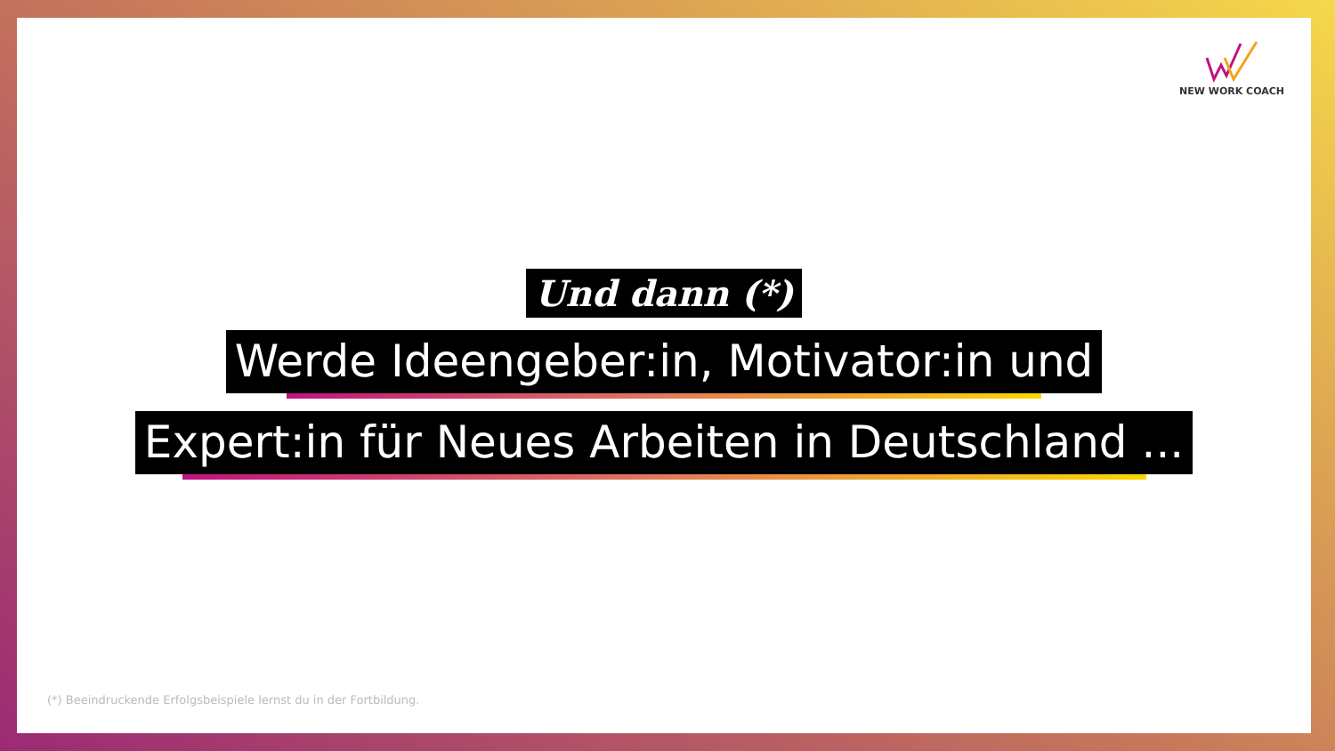NEW WORK COACH
Und dann (*)
Werde Ideengeber:in, Motivator:in und
Expert:in für Neues Arbeiten in Deutschland ...
(*) Beeindruckende Erfolgsbeispiele lernst du in der Fortbildung.